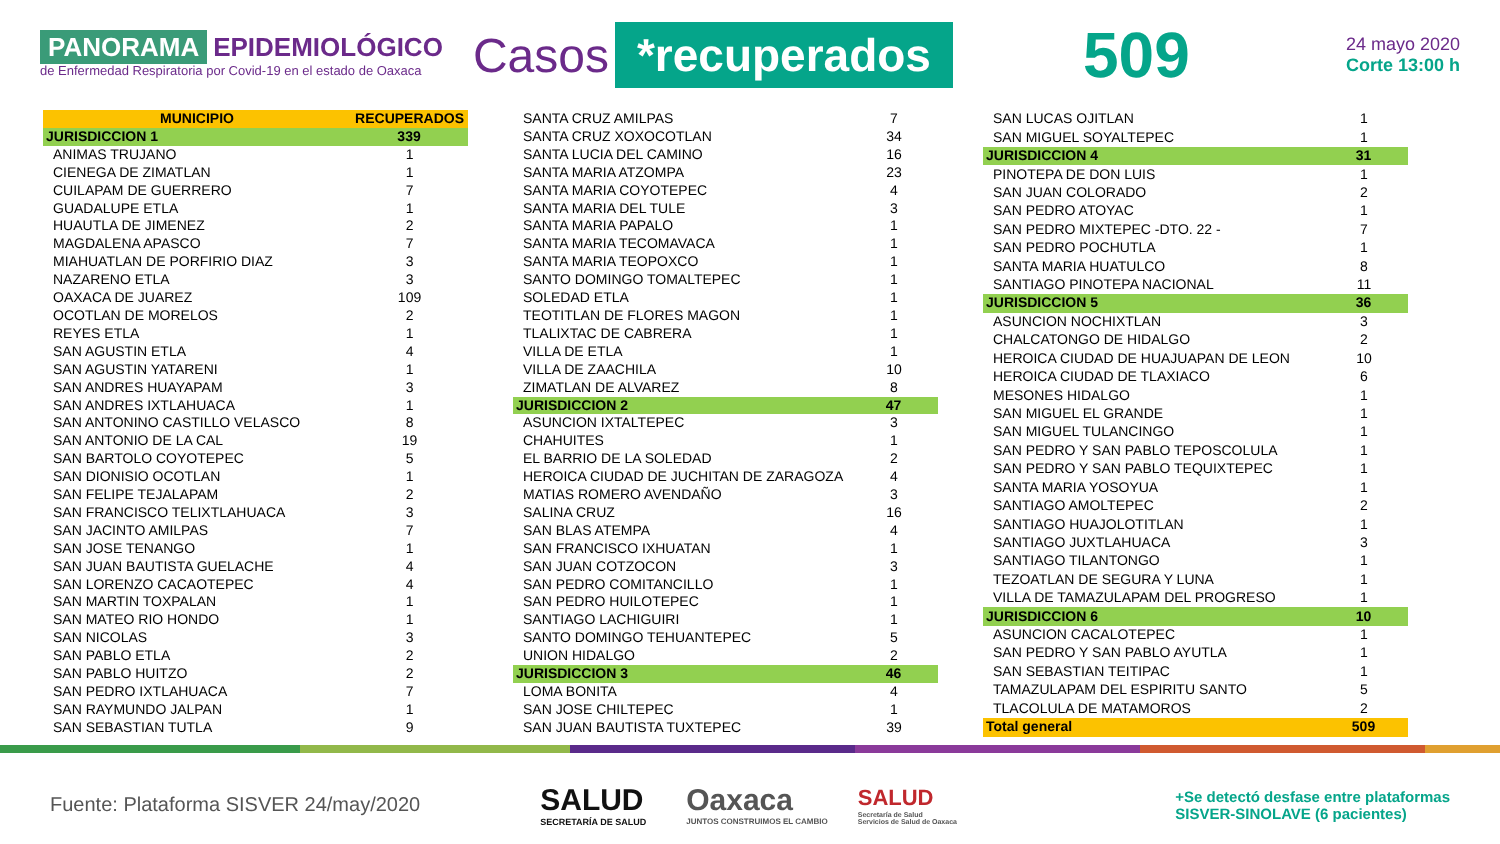PANORAMA EPIDEMIOLÓGICO
de Enfermedad Respiratoria por Covid-19 en el estado de Oaxaca
Casos *recuperados 509
24 mayo 2020
Corte 13:00 h
| MUNICIPIO | RECUPERADOS |
| --- | --- |
| JURISDICCION 1 | 339 |
| ANIMAS TRUJANO | 1 |
| CIENEGA DE ZIMATLAN | 1 |
| CUILAPAM DE GUERRERO | 7 |
| GUADALUPE ETLA | 1 |
| HUAUTLA DE JIMENEZ | 2 |
| MAGDALENA APASCO | 7 |
| MIAHUATLAN DE PORFIRIO DIAZ | 3 |
| NAZARENO ETLA | 3 |
| OAXACA DE JUAREZ | 109 |
| OCOTLAN DE MORELOS | 2 |
| REYES ETLA | 1 |
| SAN AGUSTIN ETLA | 4 |
| SAN AGUSTIN YATARENI | 1 |
| SAN ANDRES HUAYAPAM | 3 |
| SAN ANDRES IXTLAHUACA | 1 |
| SAN ANTONINO CASTILLO VELASCO | 8 |
| SAN ANTONIO DE LA CAL | 19 |
| SAN BARTOLO COYOTEPEC | 5 |
| SAN DIONISIO OCOTLAN | 1 |
| SAN FELIPE TEJALAPAM | 2 |
| SAN FRANCISCO TELIXTLAHUACA | 3 |
| SAN JACINTO AMILPAS | 7 |
| SAN JOSE TENANGO | 1 |
| SAN JUAN BAUTISTA GUELACHE | 4 |
| SAN LORENZO CACAOTEPEC | 4 |
| SAN MARTIN TOXPALAN | 1 |
| SAN MATEO RIO HONDO | 1 |
| SAN NICOLAS | 3 |
| SAN PABLO ETLA | 2 |
| SAN PABLO HUITZO | 2 |
| SAN PEDRO IXTLAHUACA | 7 |
| SAN RAYMUNDO JALPAN | 1 |
| SAN SEBASTIAN TUTLA | 9 |
| SANTA CRUZ AMILPAS | 7 |
| SANTA CRUZ XOXOCOTLAN | 34 |
| SANTA LUCIA DEL CAMINO | 16 |
| SANTA MARIA ATZOMPA | 23 |
| SANTA MARIA COYOTEPEC | 4 |
| SANTA MARIA DEL TULE | 3 |
| SANTA MARIA PAPALO | 1 |
| SANTA MARIA TECOMAVACA | 1 |
| SANTA MARIA TEOPOXCO | 1 |
| SANTO DOMINGO TOMALTEPEC | 1 |
| SOLEDAD ETLA | 1 |
| TEOTITLAN DE FLORES MAGON | 1 |
| TLALIXTAC DE CABRERA | 1 |
| VILLA DE ETLA | 1 |
| VILLA DE ZAACHILA | 10 |
| ZIMATLAN DE ALVAREZ | 8 |
| JURISDICCION 2 | 47 |
| ASUNCION IXTALTEPEC | 3 |
| CHAHUITES | 1 |
| EL BARRIO DE LA SOLEDAD | 2 |
| HEROICA CIUDAD DE JUCHITAN DE ZARAGOZA | 4 |
| MATIAS ROMERO AVENDAÑO | 3 |
| SALINA CRUZ | 16 |
| SAN BLAS ATEMPA | 4 |
| SAN FRANCISCO IXHUATAN | 1 |
| SAN JUAN COTZOCON | 3 |
| SAN PEDRO COMITANCILLO | 1 |
| SAN PEDRO HUILOTEPEC | 1 |
| SANTIAGO LACHIGUIRI | 1 |
| SANTO DOMINGO TEHUANTEPEC | 5 |
| UNION HIDALGO | 2 |
| JURISDICCION 3 | 46 |
| LOMA BONITA | 4 |
| SAN JOSE CHILTEPEC | 1 |
| SAN JUAN BAUTISTA TUXTEPEC | 39 |
| SAN LUCAS OJITLAN | 1 |
| SAN MIGUEL SOYALTEPEC | 1 |
| JURISDICCION 4 | 31 |
| PINOTEPA DE DON LUIS | 1 |
| SAN JUAN COLORADO | 2 |
| SAN PEDRO ATOYAC | 1 |
| SAN PEDRO MIXTEPEC -DTO. 22 - | 7 |
| SAN PEDRO POCHUTLA | 1 |
| SANTA MARIA HUATULCO | 8 |
| SANTIAGO PINOTEPA NACIONAL | 11 |
| JURISDICCION 5 | 36 |
| ASUNCION NOCHIXTLAN | 3 |
| CHALCATONGO DE HIDALGO | 2 |
| HEROICA CIUDAD DE HUAJUAPAN DE LEON | 10 |
| HEROICA CIUDAD DE TLAXIACO | 6 |
| MESONES HIDALGO | 1 |
| SAN MIGUEL EL GRANDE | 1 |
| SAN MIGUEL TULANCINGO | 1 |
| SAN PEDRO Y SAN PABLO TEPOSCOLULA | 1 |
| SAN PEDRO Y SAN PABLO TEQUIXTEPEC | 1 |
| SANTA MARIA YOSOYUA | 1 |
| SANTIAGO AMOLTEPEC | 2 |
| SANTIAGO HUAJOLOTITLAN | 1 |
| SANTIAGO JUXTLAHUACA | 3 |
| SANTIAGO TILANTONGO | 1 |
| TEZOATLAN DE SEGURA Y LUNA | 1 |
| VILLA DE TAMAZULAPAM DEL PROGRESO | 1 |
| JURISDICCION 6 | 10 |
| ASUNCION CACALOTEPEC | 1 |
| SAN PEDRO Y SAN PABLO AYUTLA | 1 |
| SAN SEBASTIAN TEITIPAC | 1 |
| TAMAZULAPAM DEL ESPIRITU SANTO | 5 |
| TLACOLULA DE MATAMOROS | 2 |
| Total general | 509 |
Fuente: Plataforma SISVER 24/may/2020 SALUD
SECRETARÍA DE SALUD Oaxaca
JUNTOS CONSTRUIMOS EL CAMBIO SALUD
Secretaría de Salud
Servicios de Salud de Oaxaca
+Se detectó desfase entre plataformas
SISVER-SINOLAVE (6 pacientes)